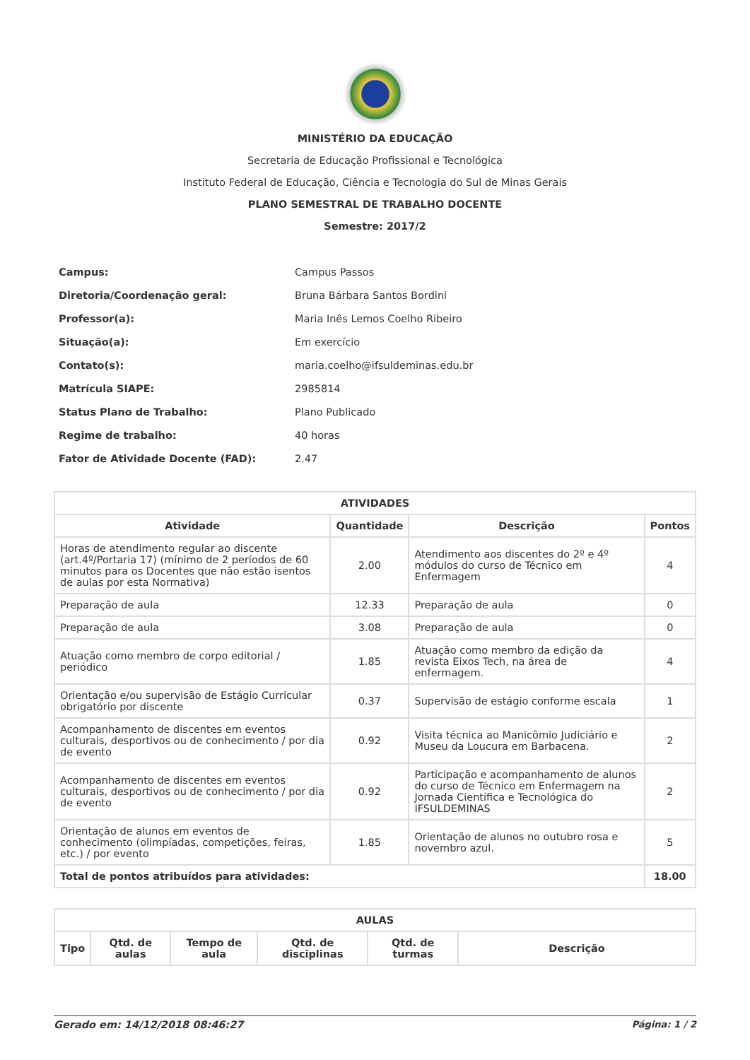MINISTÉRIO DA EDUCAÇÃO
Secretaria de Educação Profissional e Tecnológica
Instituto Federal de Educação, Ciência e Tecnologia do Sul de Minas Gerais
PLANO SEMESTRAL DE TRABALHO DOCENTE
Semestre: 2017/2
| Campus: | Campus Passos |
| Diretoria/Coordenação geral: | Bruna Bárbara Santos Bordini |
| Professor(a): | Maria Inês Lemos Coelho Ribeiro |
| Situação(a): | Em exercício |
| Contato(s): | maria.coelho@ifsuldeminas.edu.br |
| Matrícula SIAPE: | 2985814 |
| Status Plano de Trabalho: | Plano Publicado |
| Regime de trabalho: | 40 horas |
| Fator de Atividade Docente (FAD): | 2.47 |
| ATIVIDADES | | | |
| --- | --- | --- | --- |
| Atividade | Quantidade | Descrição | Pontos |
| Horas de atendimento regular ao discente (art.4º/Portaria 17) (mínimo de 2 períodos de 60 minutos para os Docentes que não estão isentos de aulas por esta Normativa) | 2.00 | Atendimento aos discentes do 2º e 4º módulos do curso de Técnico em Enfermagem | 4 |
| Preparação de aula | 12.33 | Preparação de aula | 0 |
| Preparação de aula | 3.08 | Preparação de aula | 0 |
| Atuação como membro de corpo editorial / periódico | 1.85 | Atuação como membro da edição da revista Eixos Tech, na área de enfermagem. | 4 |
| Orientação e/ou supervisão de Estágio Curricular obrigatório por discente | 0.37 | Supervisão de estágio conforme escala | 1 |
| Acompanhamento de discentes em eventos culturais, desportivos ou de conhecimento / por dia de evento | 0.92 | Visita técnica ao Manicômio Judiciário e Museu da Loucura em Barbacena. | 2 |
| Acompanhamento de discentes em eventos culturais, desportivos ou de conhecimento / por dia de evento | 0.92 | Participação e acompanhamento de alunos do curso de Técnico em Enfermagem na Jornada Científica e Tecnológica do IFSULDEMINAS | 2 |
| Orientação de alunos em eventos de conhecimento (olimpíadas, competições, feiras, etc.) / por evento | 1.85 | Orientação de alunos no outubro rosa e novembro azul. | 5 |
| Total de pontos atribuídos para atividades: | | | 18.00 |
| AULAS | | | | | |
| --- | --- | --- | --- | --- | --- |
| Tipo | Qtd. de aulas | Tempo de aula | Qtd. de disciplinas | Qtd. de turmas | Descrição |
Gerado em: 14/12/2018 08:46:27 Página: 1 / 2